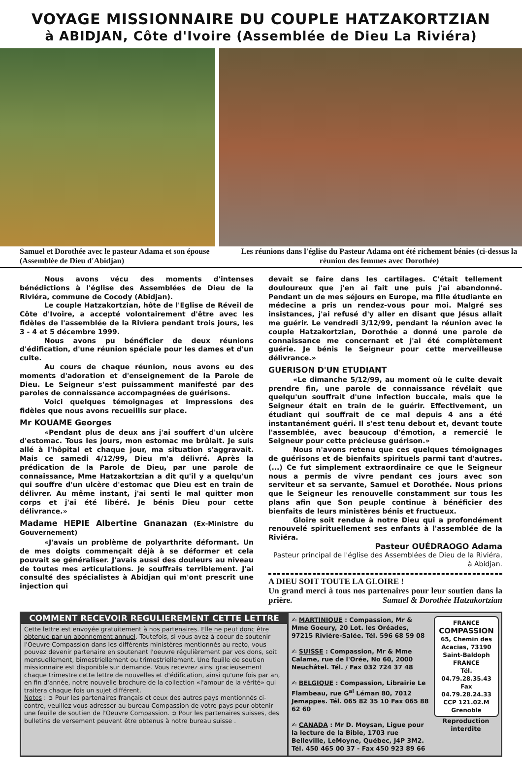VOYAGE MISSIONNAIRE DU COUPLE HATZAKORTZIAN
à ABIDJAN, Côte d'Ivoire (Assemblée de Dieu La Riviéra)
Samuel et Dorothée avec le pasteur Adama et son épouse (Assemblée de Dieu d'Abidjan)
Les réunions dans l'église du Pasteur Adama ont été richement bénies (ci-dessus la réunion des femmes avec Dorothée)
Nous avons vécu des moments d'intenses bénédictions à l'église des Assemblées de Dieu de la Riviéra, commune de Cocody (Abidjan).
Le couple Hatzakortzian, hôte de l'Eglise de Réveil de Côte d'Ivoire, a accepté volontairement d'être avec les fidèles de l'assemblée de la Riviera pendant trois jours, les 3 - 4 et 5 décembre 1999.
Nous avons pu bénéficier de deux réunions d'édification, d'une réunion spéciale pour les dames et d'un culte.
Au cours de chaque réunion, nous avons eu des moments d'adoration et d'enseignement de la Parole de Dieu. Le Seigneur s'est puissamment manifesté par des paroles de connaissance accompagnées de guérisons.
Voici quelques témoignages et impressions des fidèles que nous avons recueillis sur place.
Mr KOUAME Georges
«Pendant plus de deux ans j'ai souffert d'un ulcère d'estomac. Tous les jours, mon estomac me brûlait. Je suis allé à l'hôpital et chaque jour, ma situation s'aggravait. Mais ce samedi 4/12/99, Dieu m'a délivré. Après la prédication de la Parole de Dieu, par une parole de connaissance, Mme Hatzakortzian a dit qu'il y a quelqu'un qui souffre d'un ulcère d'estomac que Dieu est en train de délivrer. Au même instant, j'ai senti le mal quitter mon corps et j'ai été libéré. Je bénis Dieu pour cette délivrance.»
Madame HEPIE Albertine Gnanazan (Ex-Ministre du Gouvernement)
«J'avais un problème de polyarthrite déformant. Un de mes doigts commençait déjà à se déformer et cela pouvait se généraliser. J'avais aussi des douleurs au niveau de toutes mes articulations. Je souffrais terriblement. J'ai consulté des spécialistes à Abidjan qui m'ont prescrit une injection qui
devait se faire dans les cartilages. C'était tellement douloureux que j'en ai fait une puis j'ai abandonné. Pendant un de mes séjours en Europe, ma fille étudiante en médecine a pris un rendez-vous pour moi. Malgré ses insistances, j'ai refusé d'y aller en disant que Jésus allait me guérir. Le vendredi 3/12/99, pendant la réunion avec le couple Hatzakortzian, Dorothée a donné une parole de connaissance me concernant et j'ai été complètement guérie. Je bénis le Seigneur pour cette merveilleuse délivrance.»
GUERISON D'UN ETUDIANT
«Le dimanche 5/12/99, au moment où le culte devait prendre fin, une parole de connaissance révélait que quelqu'un souffrait d'une infection buccale, mais que le Seigneur était en train de le guérir. Effectivement, un étudiant qui souffrait de ce mal depuis 4 ans a été instantanément guéri. Il s'est tenu debout et, devant toute l'assemblée, avec beaucoup d'émotion, a remercié le Seigneur pour cette précieuse guérison.»
Nous n'avons retenu que ces quelques témoignages de guérisons et de bienfaits spirituels parmi tant d'autres. (...) Ce fut simplement extraordinaire ce que le Seigneur nous a permis de vivre pendant ces jours avec son serviteur et sa servante, Samuel et Dorothée. Nous prions que le Seigneur les renouvelle constamment sur tous les plans afin que Son peuple continue à bénéficier des bienfaits de leurs ministères bénis et fructueux.
Gloire soit rendue à notre Dieu qui a profondément renouvelé spirituellement ses enfants à l'assemblée de la Riviéra.
Pasteur OUÉDRAOGO Adama
Pasteur principal de l'église des Assemblées de Dieu de la Riviéra, à Abidjan.
A DIEU SOIT TOUTE LA GLOIRE !
Un grand merci à tous nos partenaires pour leur soutien dans la prière. Samuel & Dorothée Hatzakortzian
COMMENT RECEVOIR REGULIEREMENT CETTE LETTRE
Cette lettre est envoyée gratuitement à nos partenaires. Elle ne peut donc être obtenue par un abonnement annuel. Toutefois, si vous avez à coeur de soutenir l'Oeuvre Compassion dans les différents ministères mentionnés au recto, vous pouvez devenir partenaire en soutenant l'oeuvre régulièrement par vos dons, soit mensuellement, bimestriellement ou trimestriellement. Une feuille de soutien missionnaire est disponible sur demande. Vous recevrez ainsi gracieusement chaque trimestre cette lettre de nouvelles et d'édification, ainsi qu'une fois par an, en fin d'année, notre nouvelle brochure de la collection «l'amour de la vérité» qui traitera chaque fois un sujet différent.
Notes : ➲ Pour les partenaires français et ceux des autres pays mentionnés ci-contre, veuillez vous adresser au bureau Compassion de votre pays pour obtenir une feuille de soutien de l'Oeuvre Compassion. ➲ Pour les partenaires suisses, des bulletins de versement peuvent être obtenus à notre bureau suisse .
✍ MARTINIQUE : Compassion, Mr & Mme Goeury, 20 Lot. les Oréades, 97215 Rivière-Salée. Tél. 596 68 59 08
✍ SUISSE : Compassion, Mr & Mme Calame, rue de l'Orée, No 60, 2000 Neuchâtel. Tél. / Fax 032 724 37 48
✍ BELGIQUE : Compassion, Librairie Le Flambeau, rue G<sup>al</sup> Léman 80, 7012 Jemappes. Tél. 065 82 35 10 Fax 065 88 62 60
✍ CANADA : Mr D. Moysan, Ligue pour la lecture de la Bible, 1703 rue Belleville, LeMoyne, Québec, J4P 3M2. Tél. 450 465 00 37 - Fax 450 923 89 66
FRANCE
COMPASSION
65, Chemin des Acacias, 73190 Saint-Baldoph FRANCE
Tél. 04.79.28.35.43
Fax 04.79.28.24.33
CCP 121.02.M Grenoble
Reproduction interdite